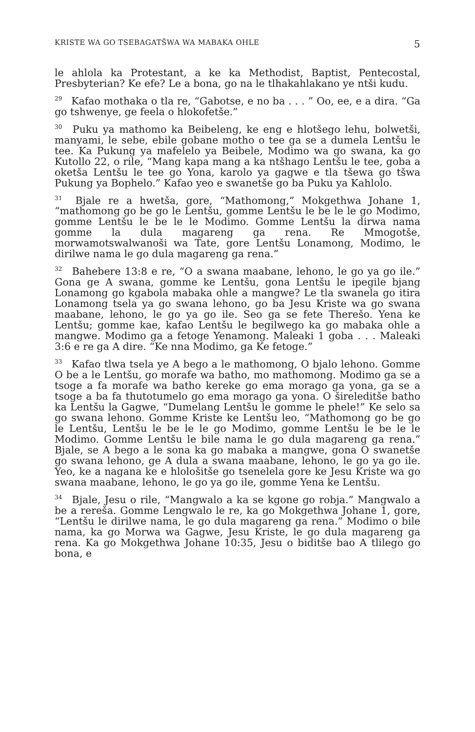KRISTE WA GO TSEBAGATŠWA WA MABAKA OHLE 5
le ahlola ka Protestant, a ke ka Methodist, Baptist, Pentecostal, Presbyterian? Ke efe? Le a bona, go na le tlhakahlakano ye ntši kudu.
<sup>29</sup> Kafao mothaka o tla re, “Gabotse, e no ba . . . ” Oo, ee, e a dira. “Ga go tshwenye, ge feela o hlokofetše.”
<sup>30</sup> Puku ya mathomo ka Beibeleng, ke eng e hlotšego lehu, bolwetši, manyami, le sebe, ebile gobane motho o tee ga se a dumela Lentšu le tee. Ka Pukung ya mafelelo ya Beibele, Modimo wa go swana, ka go Kutollo 22, o rile, “Mang kapa mang a ka ntšhago Lentšu le tee, goba a oketša Lentšu le tee go Yona, karolo ya gagwe e tla tšewa go tšwa Pukung ya Bophelo.” Kafao yeo e swanetše go ba Puku ya Kahlolo.
<sup>31</sup> Bjale re a hwetša, gore, “Mathomong,” Mokgethwa Johane 1, “mathomong go be go le Lentšu, gomme Lentšu le be le le go Modimo, gomme Lentšu le be le le Modimo. Gomme Lentšu la dirwa nama gomme la dula magareng ga rena. Re Mmogotše, morwamotswalwanoši wa Tate, gore Lentšu Lonamong, Modimo, le dirilwe nama le go dula magareng ga rena.”
<sup>32</sup> Bahebere 13:8 e re, “O a swana maabane, lehono, le go ya go ile.” Gona ge A swana, gomme ke Lentšu, gona Lentšu le ipegile bjang Lonamong go kgabola mabaka ohle a mangwe? Le tla swanela go itira Lonamong tsela ya go swana lehono, go ba Jesu Kriste wa go swana maabane, lehono, le go ya go ile. Seo ga se fete Therešo. Yena ke Lentšu; gomme kae, kafao Lentšu le begilwego ka go mabaka ohle a mangwe. Modimo ga a fetoge Yenamong. Maleaki 1 goba . . . Maleaki 3:6 e re ga A dire. “Ke nna Modimo, ga Ke fetoge.”
<sup>33</sup> Kafao tlwa tsela ye A bego a le mathomong, O bjalo lehono. Gomme O be a le Lentšu, go morafe wa batho, mo mathomong. Modimo ga se a tsoge a fa morafe wa batho kereke go ema morago ga yona, ga se a tsoge a ba fa thutotumelo go ema morago ga yona. O šireleditše batho ka Lentšu la Gagwe, “Dumelang Lentšu le gomme le phele!” Ke selo sa go swana lehono. Gomme Kriste ke Lentšu leo, “Mathomong go be go le Lentšu, Lentšu le be le le go Modimo, gomme Lentšu le be le le Modimo. Gomme Lentšu le bile nama le go dula magareng ga rena.” Bjale, se A bego a le sona ka go mabaka a mangwe, gona O swanetše go swana lehono, ge A dula a swana maabane, lehono, le go ya go ile. Yeo, ke a nagana ke e hlološitše go tsenelela gore ke Jesu Kriste wa go swana maabane, lehono, le go ya go ile, gomme Yena ke Lentšu.
<sup>34</sup> Bjale, Jesu o rile, “Mangwalo a ka se kgone go robja.” Mangwalo a be a rereša. Gomme Lengwalo le re, ka go Mokgethwa Johane 1, gore, “Lentšu le dirilwe nama, le go dula magareng ga rena.” Modimo o bile nama, ka go Morwa wa Gagwe, Jesu Kriste, le go dula magareng ga rena. Ka go Mokgethwa Johane 10:35, Jesu o biditše bao A tlilego go bona, e